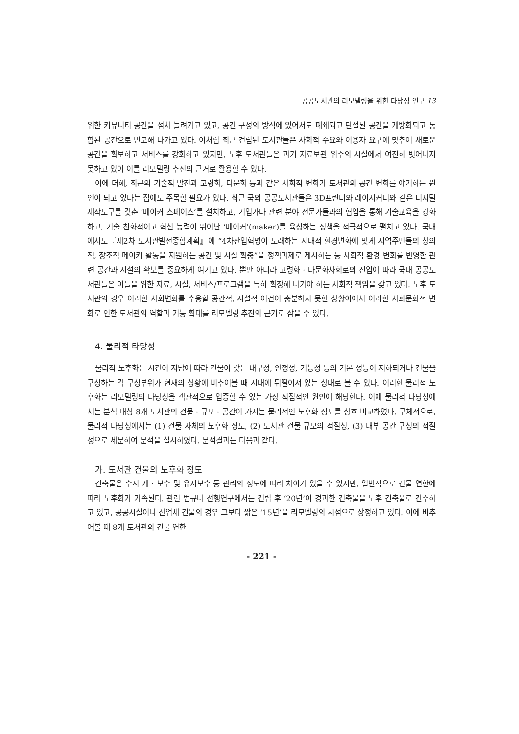공공도서관의 리모델링을 위한 타당성 연구 13
위한 커뮤니티 공간을 점차 늘려가고 있고, 공간 구성의 방식에 있어서도 폐쇄되고 단절된 공간을 개방화되고 통합된 공간으로 변모해 나가고 있다. 이처럼 최근 건립된 도서관들은 사회적 수요와 이용자 요구에 맞추어 새로운 공간을 확보하고 서비스를 강화하고 있지만, 노후 도서관들은 과거 자료보관 위주의 시설에서 여전히 벗어나지 못하고 있어 이를 리모델링 추진의 근거로 활용할 수 있다.
이에 더해, 최근의 기술적 발전과 고령화, 다문화 등과 같은 사회적 변화가 도서관의 공간 변화를 야기하는 원인이 되고 있다는 점에도 주목할 필요가 있다. 최근 국외 공공도서관들은 3D프린터와 레이저커터와 같은 디지털 제작도구를 갖춘 ‘메이커 스페이스’를 설치하고, 기업가나 관련 분야 전문가들과의 협업을 통해 기술교육을 강화하고, 기술 친화적이고 혁신 능력이 뛰어난 ‘메이커’(maker)를 육성하는 정책을 적극적으로 펼치고 있다. 국내에서도『제2차 도서관발전종합계획』에 “4차산업혁명이 도래하는 시대적 환경변화에 맞게 지역주민들의 창의적, 창조적 메이커 활동을 지원하는 공간 및 시설 확충”을 정책과제로 제시하는 등 사회적 환경 변화를 반영한 관련 공간과 시설의 확보를 중요하게 여기고 있다. 뿐만 아니라 고령화 · 다문화사회로의 진입에 따라 국내 공공도서관들은 이들을 위한 자료, 시설, 서비스/프로그램을 특히 확장해 나가야 하는 사회적 책임을 갖고 있다. 노후 도서관의 경우 이러한 사회변화를 수용할 공간적, 시설적 여건이 충분하지 못한 상황이어서 이러한 사회문화적 변화로 인한 도서관의 역할과 기능 확대를 리모델링 추진의 근거로 삼을 수 있다.
4. 물리적 타당성
물리적 노후화는 시간이 지남에 따라 건물이 갖는 내구성, 안정성, 기능성 등의 기본 성능이 저하되거나 건물을 구성하는 각 구성부위가 현재의 상황에 비추어볼 때 시대에 뒤떨어져 있는 상태로 볼 수 있다. 이러한 물리적 노후화는 리모델링의 타당성을 객관적으로 입증할 수 있는 가장 직접적인 원인에 해당한다. 이에 물리적 타당성에서는 분석 대상 8개 도서관의 건물 · 규모 · 공간이 가지는 물리적인 노후화 정도를 상호 비교하였다. 구체적으로, 물리적 타당성에서는 (1) 건물 자체의 노후화 정도, (2) 도서관 건물 규모의 적절성, (3) 내부 공간 구성의 적절성으로 세분하여 분석을 실시하였다. 분석결과는 다음과 같다.
가. 도서관 건물의 노후화 정도
건축물은 수시 개 · 보수 및 유지보수 등 관리의 정도에 따라 차이가 있을 수 있지만, 일반적으로 건물 연한에 따라 노후화가 가속된다. 관련 법규나 선행연구에서는 건립 후 ‘20년’이 경과한 건축물을 노후 건축물로 간주하고 있고, 공공시설이나 산업체 건물의 경우 그보다 짧은 ‘15년’을 리모델링의 시점으로 상정하고 있다. 이에 비추어볼 때 8개 도서관의 건물 연한
- 221 -